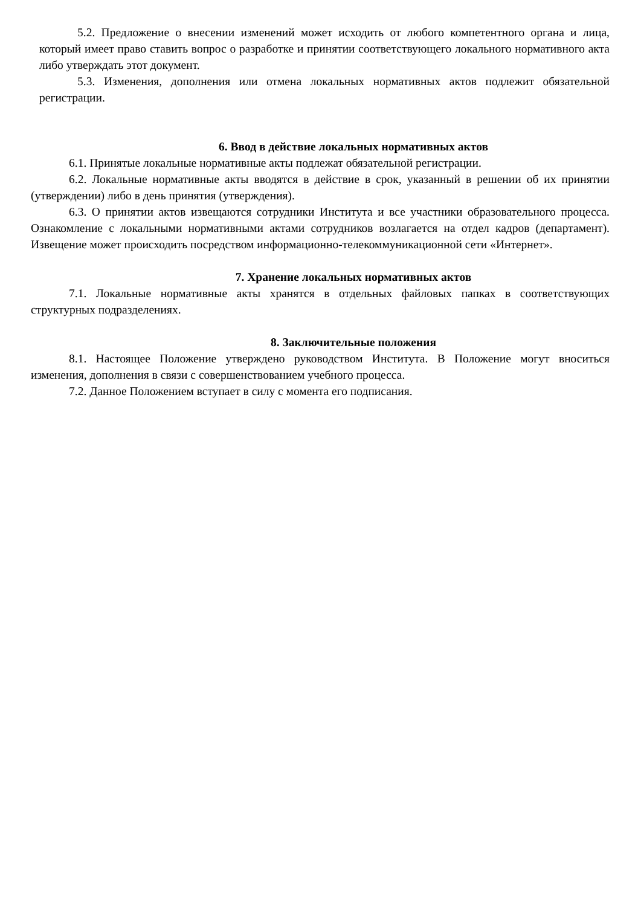5.2. Предложение о внесении изменений может исходить от любого компетентного органа и лица, который имеет право ставить вопрос о разработке и принятии соответствующего локального нормативного акта либо утверждать этот документ.
5.3. Изменения, дополнения или отмена локальных нормативных актов подлежит обязательной регистрации.
6. Ввод в действие локальных нормативных актов
6.1. Принятые локальные нормативные акты подлежат обязательной регистрации.
6.2. Локальные нормативные акты вводятся в действие в срок, указанный в решении об их принятии (утверждении) либо в день принятия (утверждения).
6.3. О принятии актов извещаются сотрудники Института и все участники образовательного процесса. Ознакомление с локальными нормативными актами сотрудников возлагается на отдел кадров (департамент). Извещение может происходить посредством информационно-телекоммуникационной сети «Интернет».
7. Хранение локальных нормативных актов
7.1. Локальные нормативные акты хранятся в отдельных файловых папках в соответствующих структурных подразделениях.
8. Заключительные положения
8.1. Настоящее Положение утверждено руководством Института. В Положение могут вноситься изменения, дополнения в связи с совершенствованием учебного процесса.
7.2. Данное Положением вступает в силу с момента его подписания.